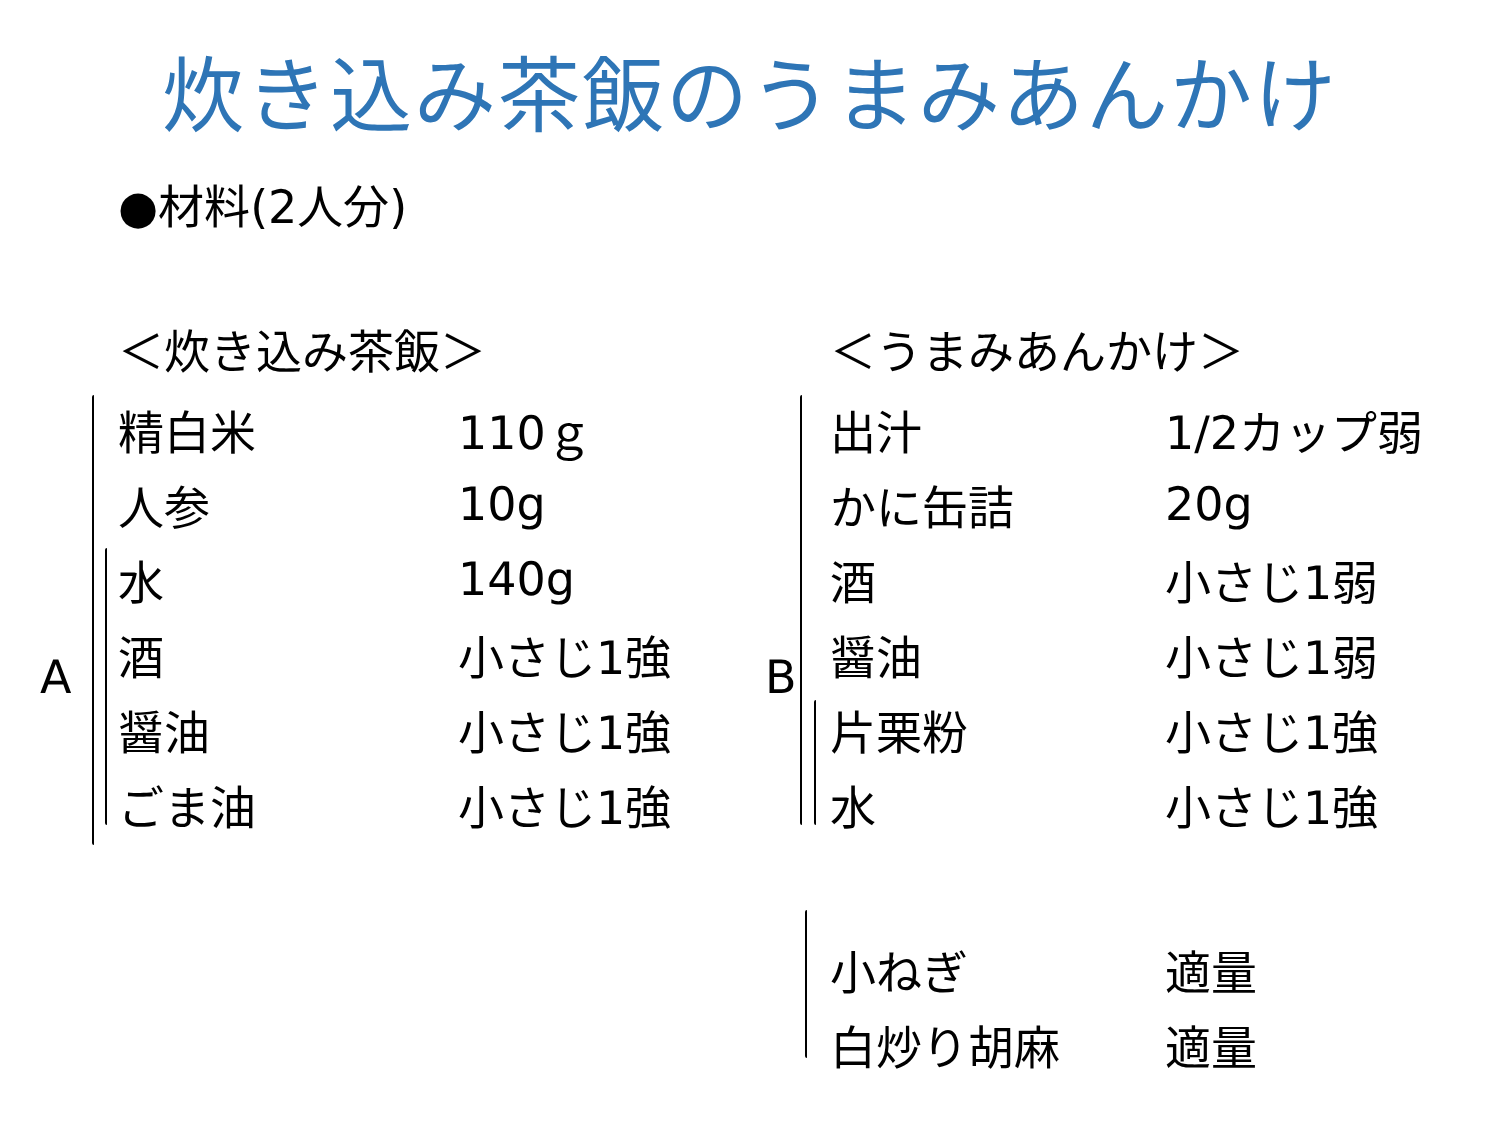炊き込み茶飯のうまみあんかけ
●材料(2人分)
A
＜炊き込み茶飯＞
| 精白米 | 110ｇ |
| 人参 | 10g |
| 水 | 140g |
| 酒 | 小さじ1強 |
| 醤油 | 小さじ1強 |
| ごま油 | 小さじ1強 |
B
＜うまみあんかけ＞
| 出汁 | 1/2カップ弱 |
| かに缶詰 | 20g |
| 酒 | 小さじ1弱 |
| 醤油 | 小さじ1弱 |
| 片栗粉 | 小さじ1強 |
| 水 | 小さじ1強 |
| 小ねぎ | 適量 |
| 白炒り胡麻 | 適量 |